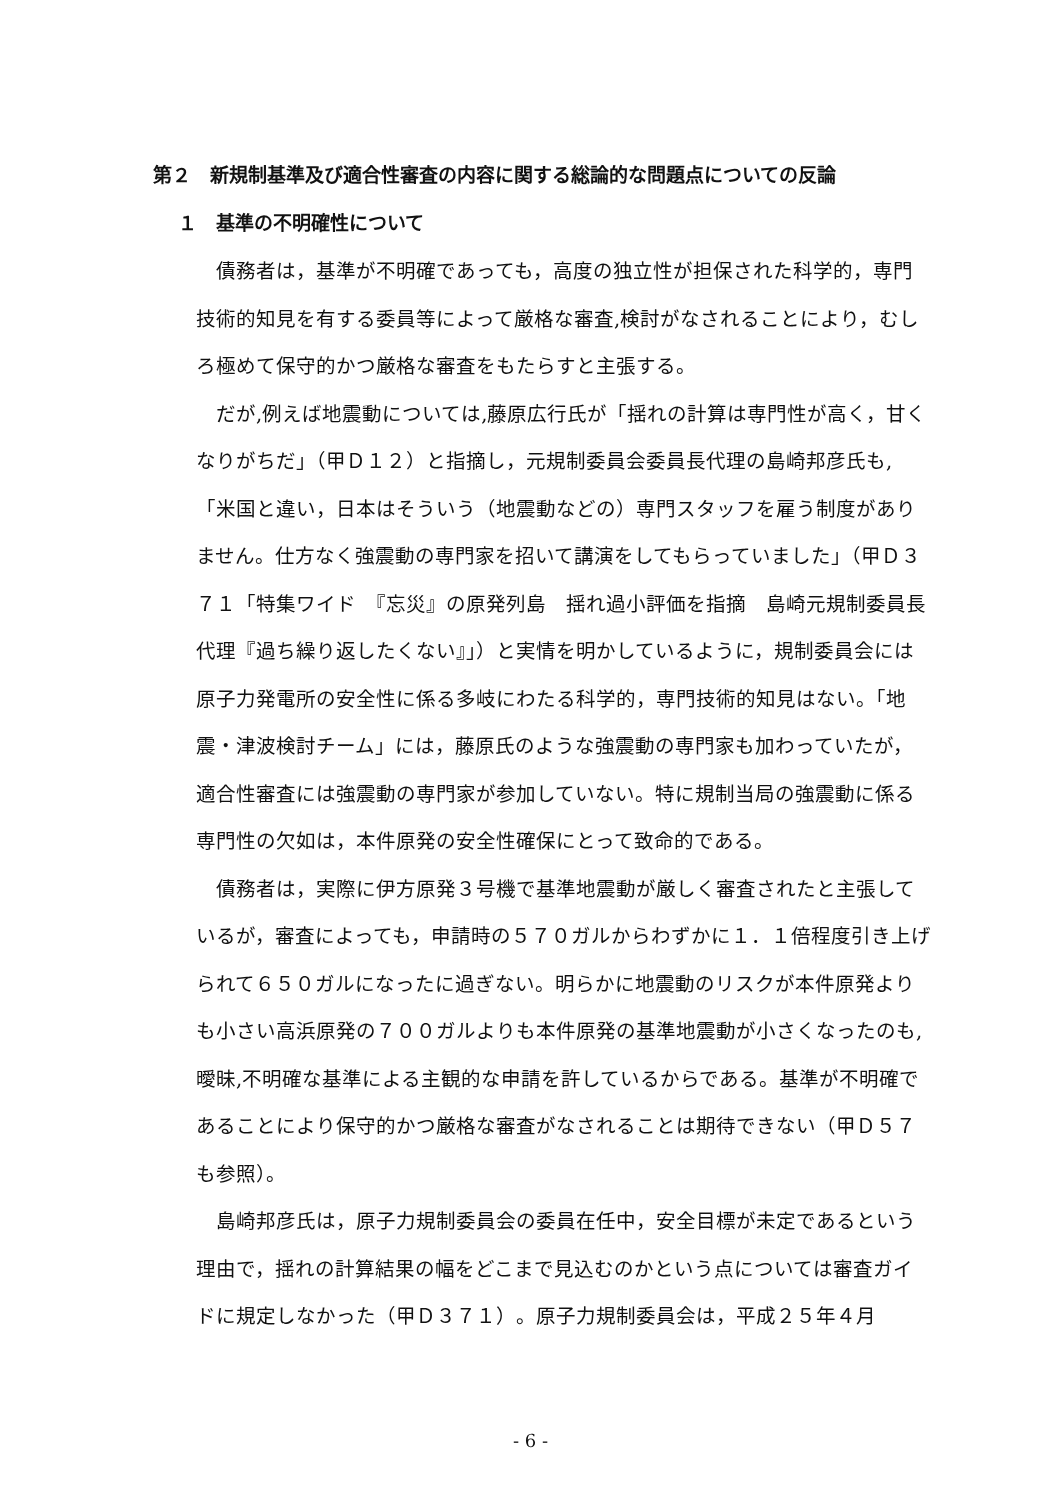第２　新規制基準及び適合性審査の内容に関する総論的な問題点についての反論
１　基準の不明確性について
債務者は，基準が不明確であっても，高度の独立性が担保された科学的，専門技術的知見を有する委員等によって厳格な審査,検討がなされることにより，むしろ極めて保守的かつ厳格な審査をもたらすと主張する。
だが,例えば地震動については,藤原広行氏が「揺れの計算は専門性が高く，甘くなりがちだ」（甲Ｄ１２）と指摘し，元規制委員会委員長代理の島崎邦彦氏も,「米国と違い，日本はそういう（地震動などの）専門スタッフを雇う制度がありません。仕方なく強震動の専門家を招いて講演をしてもらっていました」（甲Ｄ３７１「特集ワイド　『忘災』の原発列島　揺れ過小評価を指摘　島崎元規制委員長代理『過ち繰り返したくない』」）と実情を明かしているように，規制委員会には原子力発電所の安全性に係る多岐にわたる科学的，専門技術的知見はない。「地震・津波検討チーム」には，藤原氏のような強震動の専門家も加わっていたが，適合性審査には強震動の専門家が参加していない。特に規制当局の強震動に係る専門性の欠如は，本件原発の安全性確保にとって致命的である。
債務者は，実際に伊方原発３号機で基準地震動が厳しく審査されたと主張しているが，審査によっても，申請時の５７０ガルからわずかに１．１倍程度引き上げられて６５０ガルになったに過ぎない。明らかに地震動のリスクが本件原発よりも小さい高浜原発の７００ガルよりも本件原発の基準地震動が小さくなったのも,曖昧,不明確な基準による主観的な申請を許しているからである。基準が不明確であることにより保守的かつ厳格な審査がなされることは期待できない（甲Ｄ５７も参照）。
島崎邦彦氏は，原子力規制委員会の委員在任中，安全目標が未定であるという理由で，揺れの計算結果の幅をどこまで見込むのかという点については審査ガイドに規定しなかった（甲Ｄ３７１）。原子力規制委員会は，平成２５年４月
- 6 -